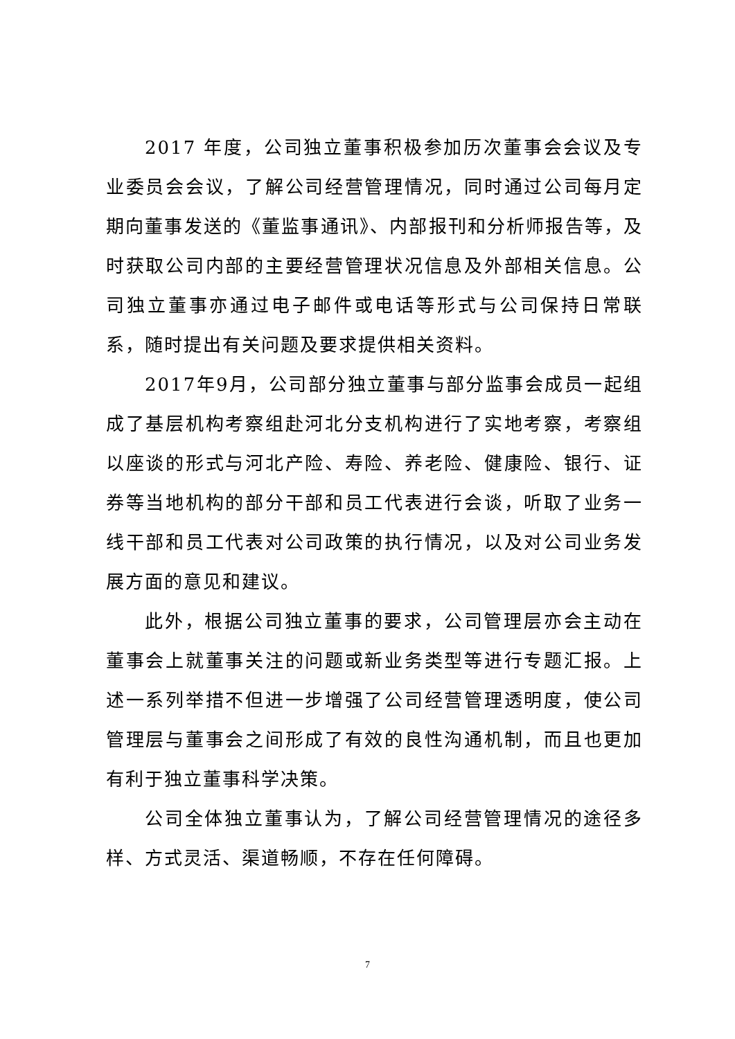2017 年度，公司独立董事积极参加历次董事会会议及专业委员会会议，了解公司经营管理情况，同时通过公司每月定期向董事发送的《董监事通讯》、内部报刊和分析师报告等，及时获取公司内部的主要经营管理状况信息及外部相关信息。公司独立董事亦通过电子邮件或电话等形式与公司保持日常联系，随时提出有关问题及要求提供相关资料。
2017年9月，公司部分独立董事与部分监事会成员一起组成了基层机构考察组赴河北分支机构进行了实地考察，考察组以座谈的形式与河北产险、寿险、养老险、健康险、银行、证券等当地机构的部分干部和员工代表进行会谈，听取了业务一线干部和员工代表对公司政策的执行情况，以及对公司业务发展方面的意见和建议。
此外，根据公司独立董事的要求，公司管理层亦会主动在董事会上就董事关注的问题或新业务类型等进行专题汇报。上述一系列举措不但进一步增强了公司经营管理透明度，使公司管理层与董事会之间形成了有效的良性沟通机制，而且也更加有利于独立董事科学决策。
公司全体独立董事认为，了解公司经营管理情况的途径多样、方式灵活、渠道畅顺，不存在任何障碍。
7